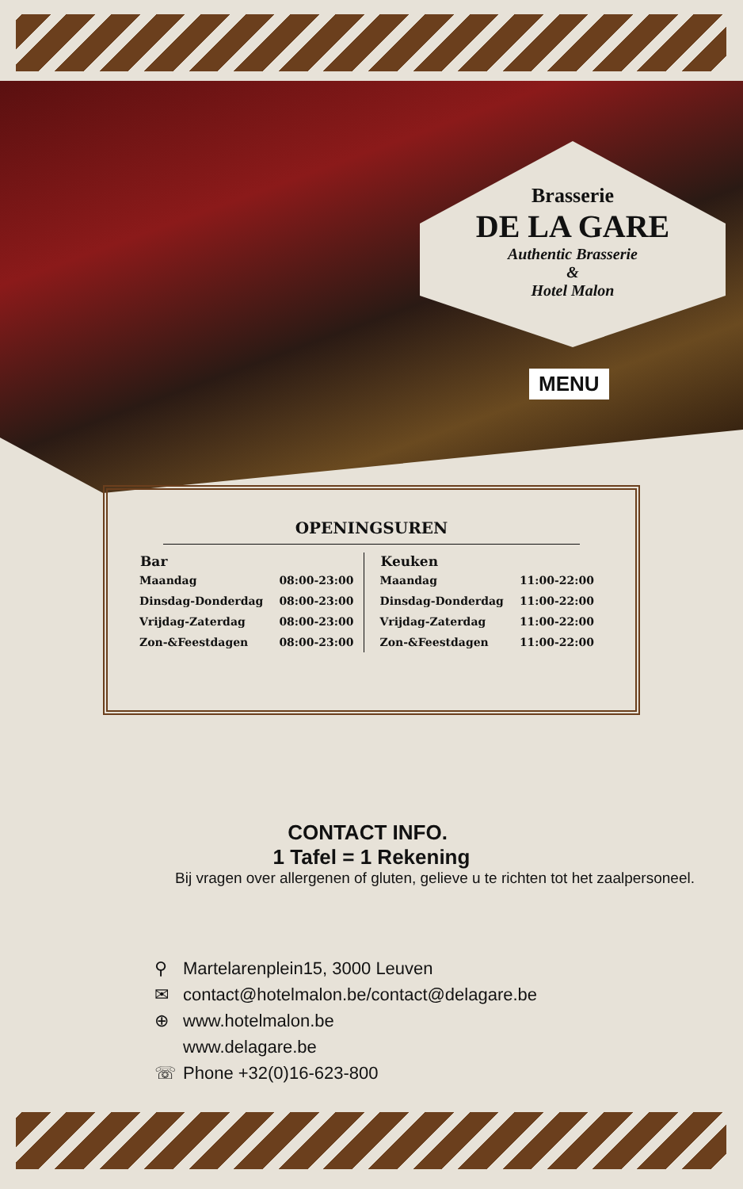Brasserie
DE LA GARE
Authentic Brasserie
&
Hotel Malon
MENU
OPENINGSUREN
| Bar | |
| --- | --- |
| Maandag | 08:00-23:00 |
| Dinsdag-Donderdag | 08:00-23:00 |
| Vrijdag-Zaterdag | 08:00-23:00 |
| Zon-&Feestdagen | 08:00-23:00 |
| Keuken | |
| --- | --- |
| Maandag | 11:00-22:00 |
| Dinsdag-Donderdag | 11:00-22:00 |
| Vrijdag-Zaterdag | 11:00-22:00 |
| Zon-&Feestdagen | 11:00-22:00 |
CONTACT INFO.
1 Tafel = 1 Rekening
Bij vragen over allergenen of gluten, gelieve u te richten tot het zaalpersoneel.
⚲ Martelarenplein15, 3000 Leuven
✉ contact@hotelmalon.be/contact@delagare.be
⊕ www.hotelmalon.be
www.delagare.be
☏ Phone +32(0)16-623-800